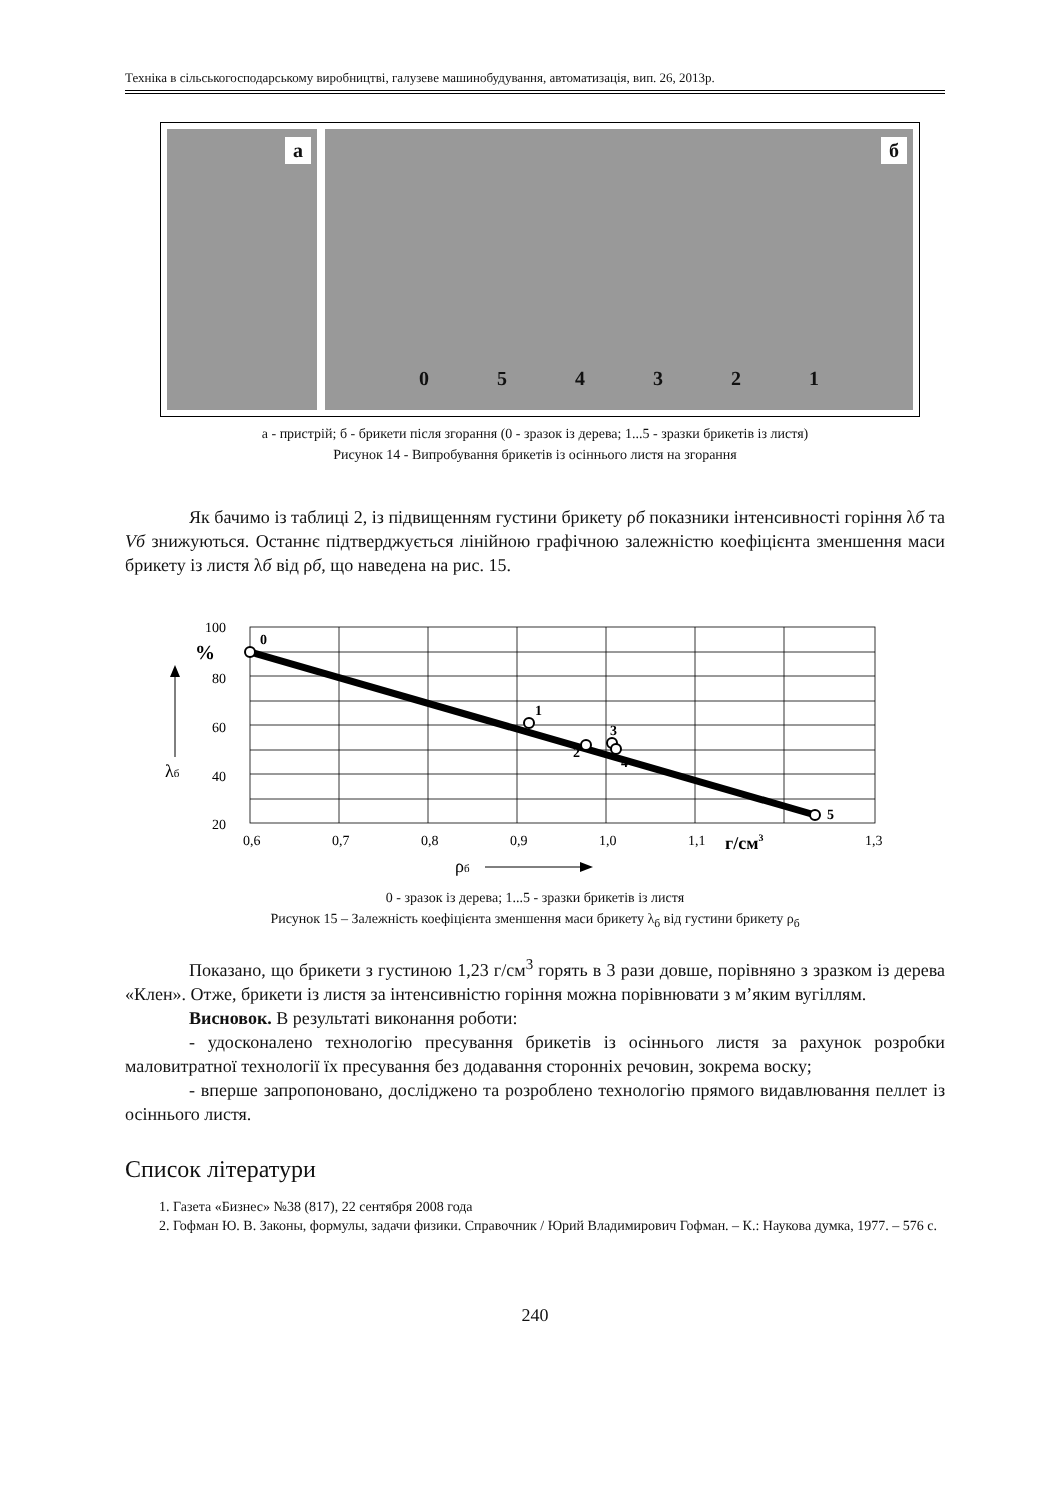Техніка в сільськогосподарському виробництві, галузеве машинобудування, автоматизація, вип. 26, 2013р.
а
б
0 5 4 3 2 1
а - пристрій; б - брикети після згорання (0 - зразок із дерева; 1...5 - зразки брикетів із листя)
Рисунок 14 - Випробування брикетів із осіннього листя на згорання
Як бачимо із таблиці 2, із підвищенням густини брикету ρб показники інтенсивності горіння λб та Vб знижуються. Останнє підтверджується лінійною графічною залежністю коефіцієнта зменшення маси брикету із листя λб від ρб, що наведена на рис. 15.
100
80
60
40
20
%
0
1
2
3
4
5
0,6
0,7
0,8
0,9
1,0
1,1
г/см3
1,3
λб
ρб
0 - зразок із дерева; 1...5 - зразки брикетів із листя
Рисунок 15 – Залежність коефіцієнта зменшення маси брикету λ<sub>б</sub> від густини брикету ρ<sub>б</sub>
Показано, що брикети з густиною 1,23 г/см<sup>3</sup> горять в 3 рази довше, порівняно з зразком із дерева «Клен». Отже, брикети із листя за інтенсивністю горіння можна порівнювати з м’яким вугіллям.
Висновок. В результаті виконання роботи:
- удосконалено технологію пресування брикетів із осіннього листя за рахунок розробки маловитратної технології їх пресування без додавання сторонніх речовин, зокрема воску;
- вперше запропоновано, досліджено та розроблено технологію прямого видавлювання пеллет із осіннього листя.
Список літератури
1. Газета «Бизнес» №38 (817), 22 сентября 2008 года
2. Гофман Ю. В. Законы, формулы, задачи физики. Справочник / Юрий Владимирович Гофман. – К.: Наукова думка, 1977. – 576 с.
240